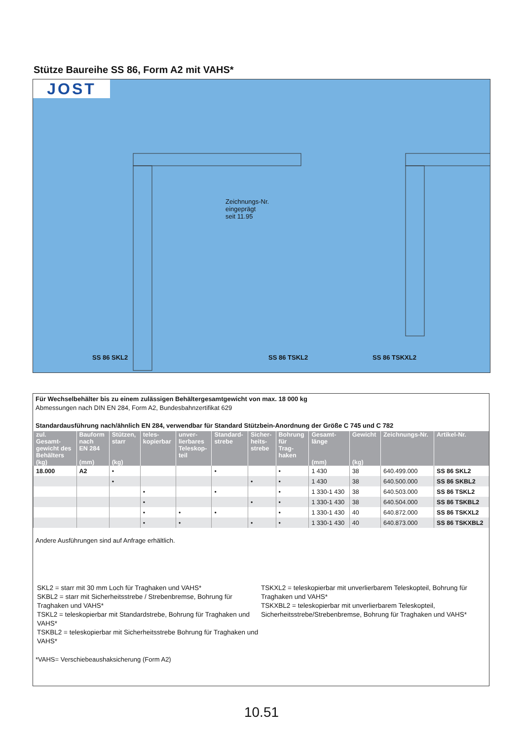Stütze Baureihe SS 86, Form A2 mit VAHS*
JOST
Zeichnungs-Nr.
eingeprägt
seit 11.95
SS 86 SKL2 SS 86 TSKL2 SS 86 TSKXL2
Für Wechselbehälter bis zu einem zulässigen Behältergesamtgewicht von max. 18 000 kg
Abmessungen nach DIN EN 284, Form A2, Bundesbahnzertifikat 629
Standardausführung nach/ähnlich EN 284, verwendbar für Standard Stützbein-Anordnung der Größe C 745 und C 782
| zul. Gesamt- gewicht des Behälters (kg) | Bauform nach EN 284 (mm) | Stützen, starr (kg) | teles- kopierbar | unver- lierbares Teleskop- teil | Standard- strebe | Sicher- heits- strebe | Bohrung für Trag- haken | Gesamt- länge (mm) | Gewicht (kg) | Zeichnungs-Nr. | Artikel-Nr. |
| --- | --- | --- | --- | --- | --- | --- | --- | --- | --- | --- | --- |
| 18.000 | A2 | • | | | • | | • | 1 430 | 38 | 640.499.000 | SS 86 SKL2 |
| | | • | | | | • | • | 1 430 | 38 | 640.500.000 | SS 86 SKBL2 |
| | | | • | | • | | • | 1 330-1 430 | 38 | 640.503.000 | SS 86 TSKL2 |
| | | | • | | | • | • | 1 330-1 430 | 38 | 640.504.000 | SS 86 TSKBL2 |
| | | | • | • | • | | • | 1 330-1 430 | 40 | 640.872.000 | SS 86 TSKXL2 |
| | | | • | • | | • | • | 1 330-1 430 | 40 | 640.873.000 | SS 86 TSKXBL2 |
Andere Ausführungen sind auf Anfrage erhältlich.
SKL2 = starr mit 30 mm Loch für Traghaken und VAHS*
SKBL2 = starr mit Sicherheitsstrebe / Strebenbremse, Bohrung für Traghaken und VAHS*
TSKL2 = teleskopierbar mit Standardstrebe, Bohrung für Traghaken und VAHS*
TSKBL2 = teleskopierbar mit Sicherheitsstrebe Bohrung für Traghaken und VAHS*
TSKXL2 = teleskopierbar mit unverlierbarem Teleskopteil, Bohrung für Traghaken und VAHS*
TSKXBL2 = teleskopierbar mit unverlierbarem Teleskopteil, Sicherheitsstrebe/Strebenbremse, Bohrung für Traghaken und VAHS*
*VAHS= Verschiebeaushaksicherung (Form A2)
10.51